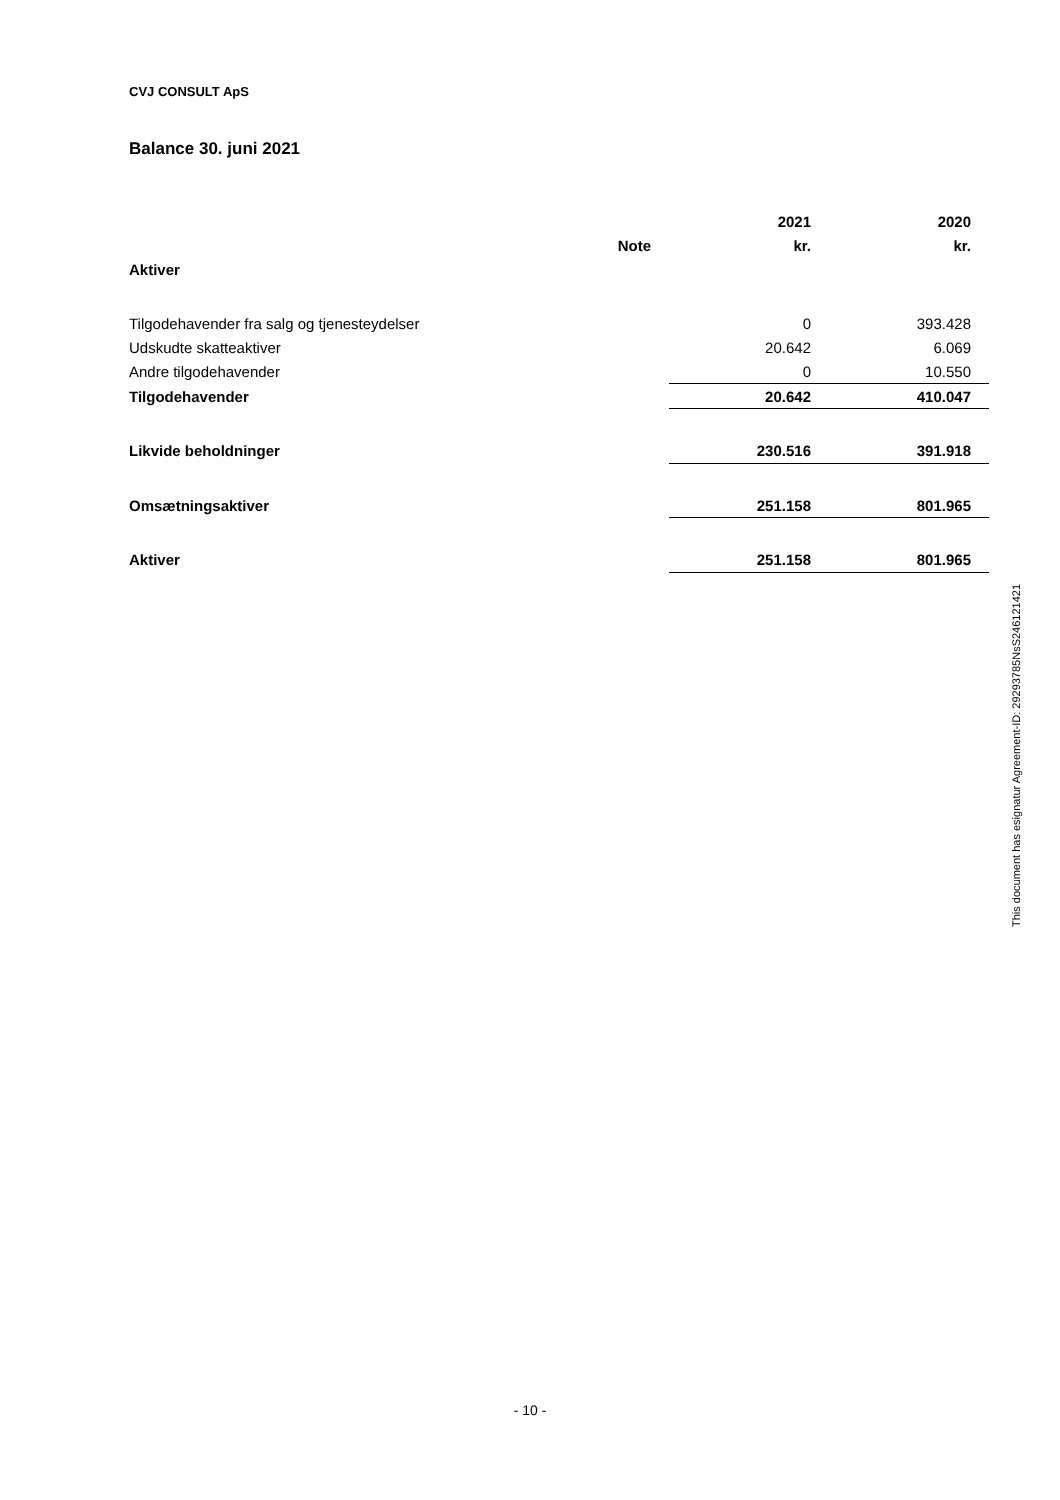CVJ CONSULT ApS
Balance 30. juni 2021
| | | 2021 | 2020 |
| | Note | kr. | kr. |
| Aktiver | | | |
| Tilgodehavender fra salg og tjenesteydelser | | 0 | 393.428 |
| Udskudte skatteaktiver | | 20.642 | 6.069 |
| Andre tilgodehavender | | 0 | 10.550 |
| Tilgodehavender | | 20.642 | 410.047 |
| Likvide beholdninger | | 230.516 | 391.918 |
| Omsætningsaktiver | | 251.158 | 801.965 |
| Aktiver | | 251.158 | 801.965 |
This document has esignatur Agreement-ID: 29293785NsS246121421
- 10 -